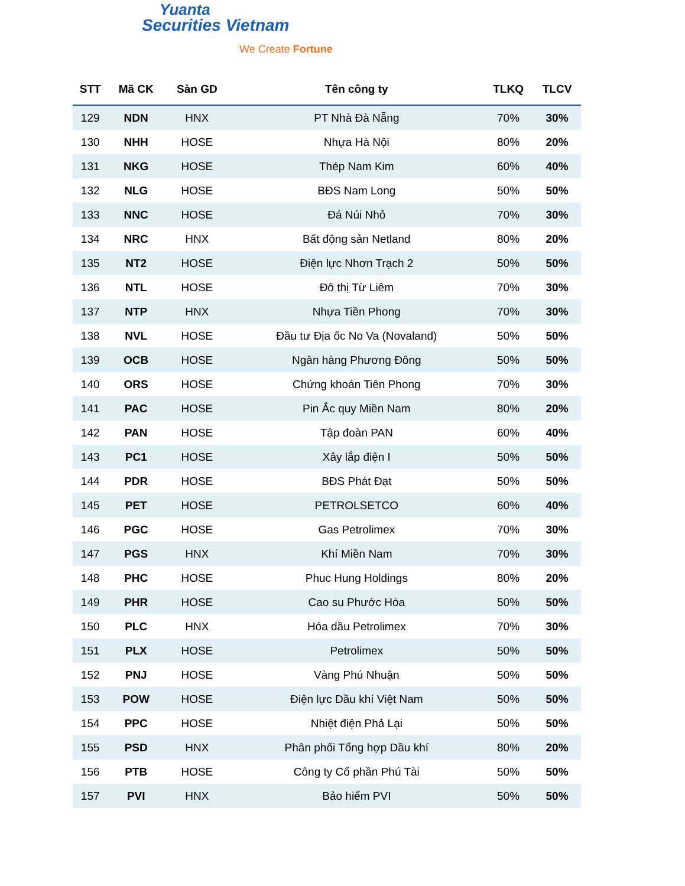Yuanta
Securities Vietnam
We Create Fortune
| STT | Mã CK | Sàn GD | Tên công ty | TLKQ | TLCV |
| --- | --- | --- | --- | --- | --- |
| 129 | NDN | HNX | PT Nhà Đà Nẵng | 70% | 30% |
| 130 | NHH | HOSE | Nhựa Hà Nội | 80% | 20% |
| 131 | NKG | HOSE | Thép Nam Kim | 60% | 40% |
| 132 | NLG | HOSE | BĐS Nam Long | 50% | 50% |
| 133 | NNC | HOSE | Đá Núi Nhỏ | 70% | 30% |
| 134 | NRC | HNX | Bất động sản Netland | 80% | 20% |
| 135 | NT2 | HOSE | Điện lực Nhơn Trạch 2 | 50% | 50% |
| 136 | NTL | HOSE | Đô thị Từ Liêm | 70% | 30% |
| 137 | NTP | HNX | Nhựa Tiền Phong | 70% | 30% |
| 138 | NVL | HOSE | Đầu tư Địa ốc No Va (Novaland) | 50% | 50% |
| 139 | OCB | HOSE | Ngân hàng Phương Đông | 50% | 50% |
| 140 | ORS | HOSE | Chứng khoán Tiên Phong | 70% | 30% |
| 141 | PAC | HOSE | Pin Ắc quy Miền Nam | 80% | 20% |
| 142 | PAN | HOSE | Tập đoàn PAN | 60% | 40% |
| 143 | PC1 | HOSE | Xây lắp điện I | 50% | 50% |
| 144 | PDR | HOSE | BĐS Phát Đạt | 50% | 50% |
| 145 | PET | HOSE | PETROLSETCO | 60% | 40% |
| 146 | PGC | HOSE | Gas Petrolimex | 70% | 30% |
| 147 | PGS | HNX | Khí Miền Nam | 70% | 30% |
| 148 | PHC | HOSE | Phuc Hung Holdings | 80% | 20% |
| 149 | PHR | HOSE | Cao su Phước Hòa | 50% | 50% |
| 150 | PLC | HNX | Hóa dầu Petrolimex | 70% | 30% |
| 151 | PLX | HOSE | Petrolimex | 50% | 50% |
| 152 | PNJ | HOSE | Vàng Phú Nhuận | 50% | 50% |
| 153 | POW | HOSE | Điện lực Dầu khí Việt Nam | 50% | 50% |
| 154 | PPC | HOSE | Nhiệt điện Phả Lại | 50% | 50% |
| 155 | PSD | HNX | Phân phối Tổng hợp Dầu khí | 80% | 20% |
| 156 | PTB | HOSE | Công ty Cổ phần Phú Tài | 50% | 50% |
| 157 | PVI | HNX | Bảo hiểm PVI | 50% | 50% |